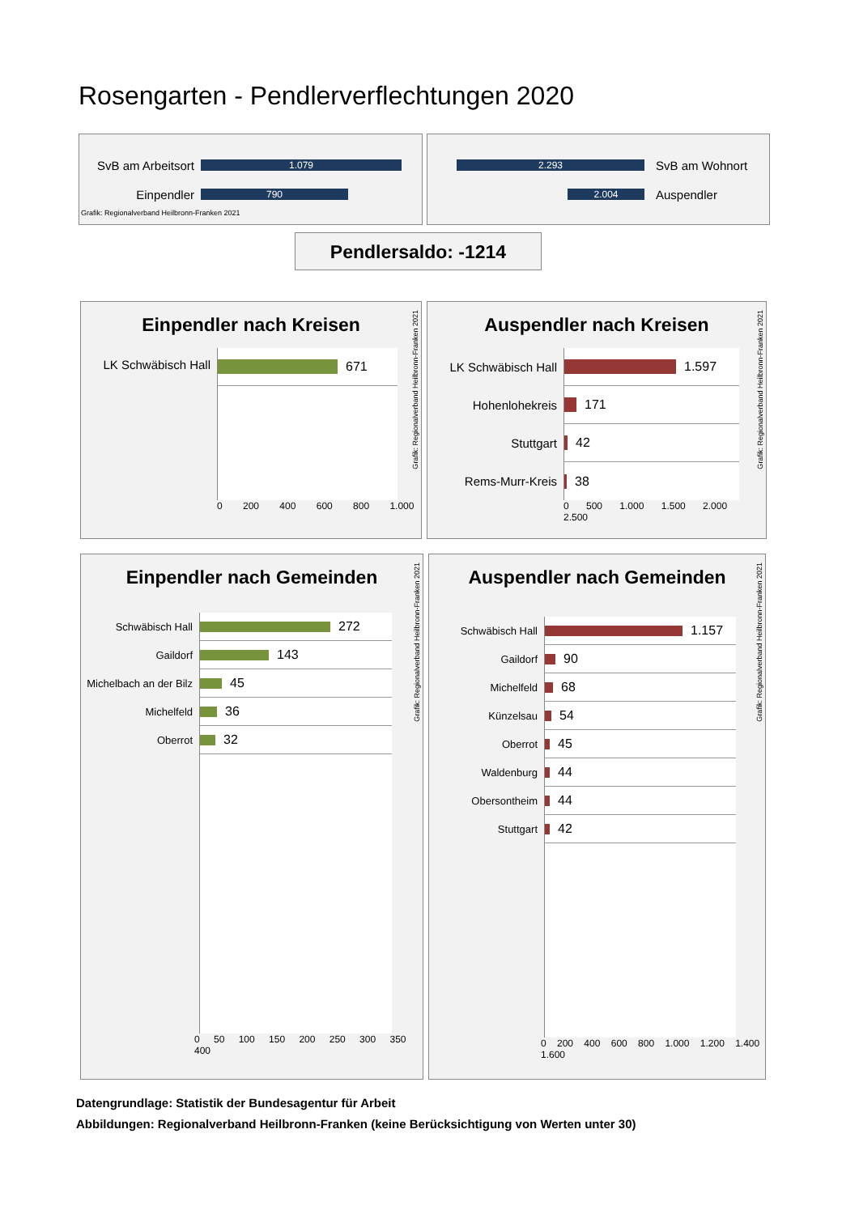Rosengarten - Pendlerverflechtungen 2020
SvB am Arbeitsort
1.079
Einpendler
790
Grafik: Regionalverband Heilbronn-Franken 2021
2.293
SvB am Wohnort
2.004
Auspendler
Pendlersaldo: -1214
Einpendler nach Kreisen
LK Schwäbisch Hall
671
0 200 400 600 800 1.000
Grafik: Regionalverband Heilbronn-Franken 2021
Auspendler nach Kreisen
LK Schwäbisch Hall
Hohenlohekreis
Stuttgart
Rems-Murr-Kreis
1.597
171
42
38
0 500 1.000 1.500 2.000 2.500
Grafik: Regionalverband Heilbronn-Franken 2021
Einpendler nach Gemeinden
Schwäbisch Hall
Gaildorf
Michelbach an der Bilz
Michelfeld
Oberrot
272
143
45
36
32
0 50 100 150 200 250 300 350 400
Grafik: Regionalverband Heilbronn-Franken 2021
Auspendler nach Gemeinden
Schwäbisch Hall
Gaildorf
Michelfeld
Künzelsau
Oberrot
Waldenburg
Obersontheim
Stuttgart
1.157
90
68
54
45
44
44
42
0 200 400 600 800 1.000 1.200 1.400 1.600
Grafik: Regionalverband Heilbronn-Franken 2021
Datengrundlage: Statistik der Bundesagentur für Arbeit
Abbildungen: Regionalverband Heilbronn-Franken (keine Berücksichtigung von Werten unter 30)